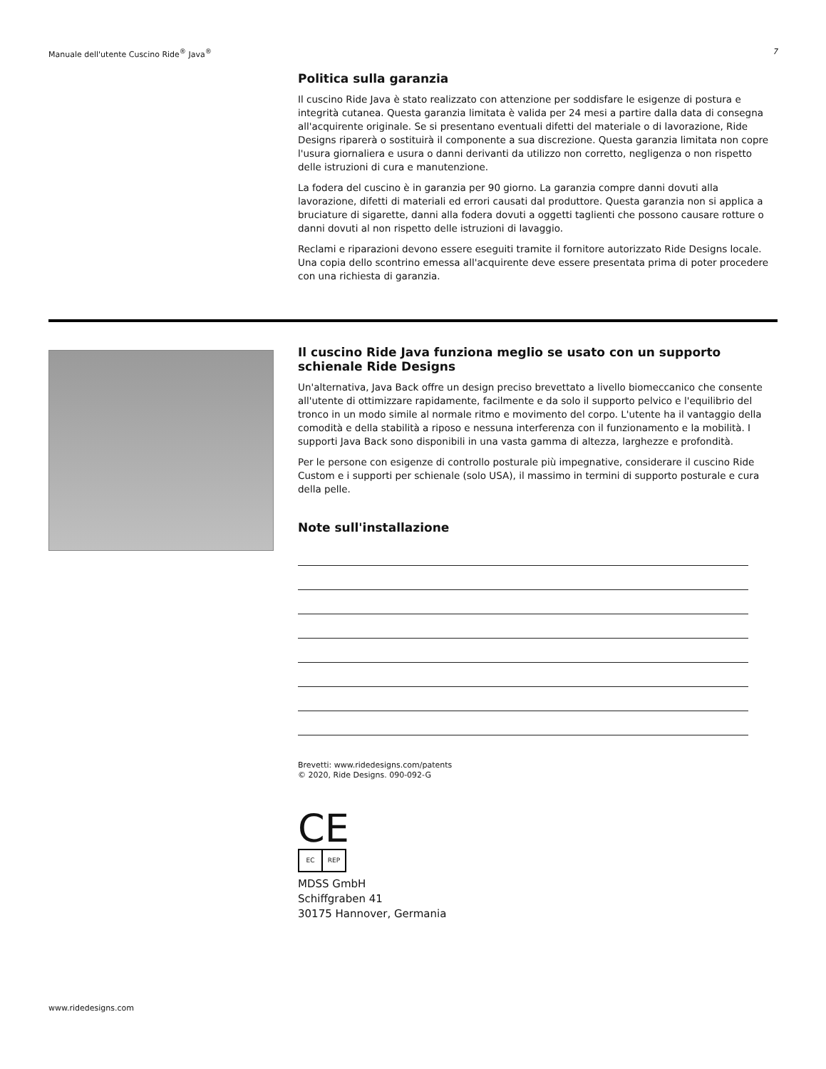Manuale dell'utente Cuscino Ride<sup>®</sup> Java<sup>®</sup> 7
Politica sulla garanzia
Il cuscino Ride Java è stato realizzato con attenzione per soddisfare le esigenze di postura e integrità cutanea. Questa garanzia limitata è valida per 24 mesi a partire dalla data di consegna all'acquirente originale. Se si presentano eventuali difetti del materiale o di lavorazione, Ride Designs riparerà o sostituirà il componente a sua discrezione. Questa garanzia limitata non copre l'usura giornaliera e usura o danni derivanti da utilizzo non corretto, negligenza o non rispetto delle istruzioni di cura e manutenzione.
La fodera del cuscino è in garanzia per 90 giorno. La garanzia compre danni dovuti alla lavorazione, difetti di materiali ed errori causati dal produttore. Questa garanzia non si applica a bruciature di sigarette, danni alla fodera dovuti a oggetti taglienti che possono causare rotture o danni dovuti al non rispetto delle istruzioni di lavaggio.
Reclami e riparazioni devono essere eseguiti tramite il fornitore autorizzato Ride Designs locale. Una copia dello scontrino emessa all'acquirente deve essere presentata prima di poter procedere con una richiesta di garanzia.
Il cuscino Ride Java funziona meglio se usato con un supporto schienale Ride Designs
Un'alternativa, Java Back offre un design preciso brevettato a livello biomeccanico che consente all'utente di ottimizzare rapidamente, facilmente e da solo il supporto pelvico e l'equilibrio del tronco in un modo simile al normale ritmo e movimento del corpo. L'utente ha il vantaggio della comodità e della stabilità a riposo e nessuna interferenza con il funzionamento e la mobilità. I supporti Java Back sono disponibili in una vasta gamma di altezza, larghezze e profondità.
Per le persone con esigenze di controllo posturale più impegnative, considerare il cuscino Ride Custom e i supporti per schienale (solo USA), il massimo in termini di supporto posturale e cura della pelle.
Note sull'installazione
Brevetti: www.ridedesigns.com/patents
© 2020, Ride Designs. 090-092-G
CE
EC REP
MDSS GmbH
Schiffgraben 41
30175 Hannover, Germania
www.ridedesigns.com